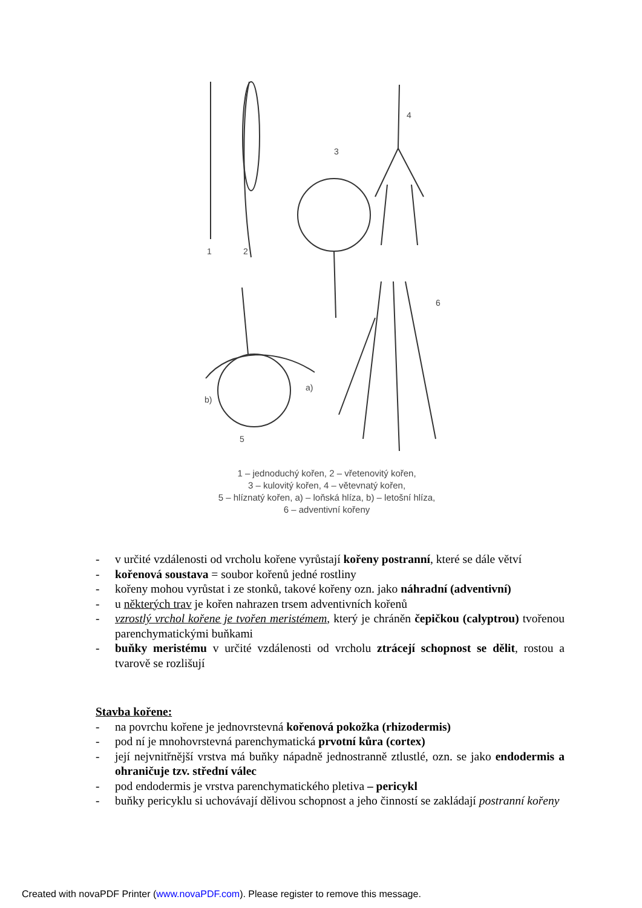1
2
3
4
5
6
a)
b)
1 – jednoduchý kořen, 2 – vřetenovitý kořen,
3 – kulovitý kořen, 4 – větevnatý kořen,
5 – hlíznatý kořen, a) – loňská hlíza, b) – letošní hlíza,
6 – adventivní kořeny
- v určité vzdálenosti od vrcholu kořene vyrůstají kořeny postranní, které se dále větví
- kořenová soustava = soubor kořenů jedné rostliny
- kořeny mohou vyrůstat i ze stonků, takové kořeny ozn. jako náhradní (adventivní)
- u některých trav je kořen nahrazen trsem adventivních kořenů
- vzrostlý vrchol kořene je tvořen meristémem, který je chráněn čepičkou (calyptrou) tvořenou parenchymatickými buňkami
- buňky meristému v určité vzdálenosti od vrcholu ztrácejí schopnost se dělit, rostou a tvarově se rozlišují
Stavba kořene:
- na povrchu kořene je jednovrstevná kořenová pokožka (rhizodermis)
- pod ní je mnohovrstevná parenchymatická prvotní kůra (cortex)
- její nejvnitřnější vrstva má buňky nápadně jednostranně ztlustlé, ozn. se jako endodermis a ohraničuje tzv. střední válec
- pod endodermis je vrstva parenchymatického pletiva – pericykl
- buňky pericyklu si uchovávají dělivou schopnost a jeho činností se zakládají postranní kořeny
Created with novaPDF Printer (www.novaPDF.com). Please register to remove this message.